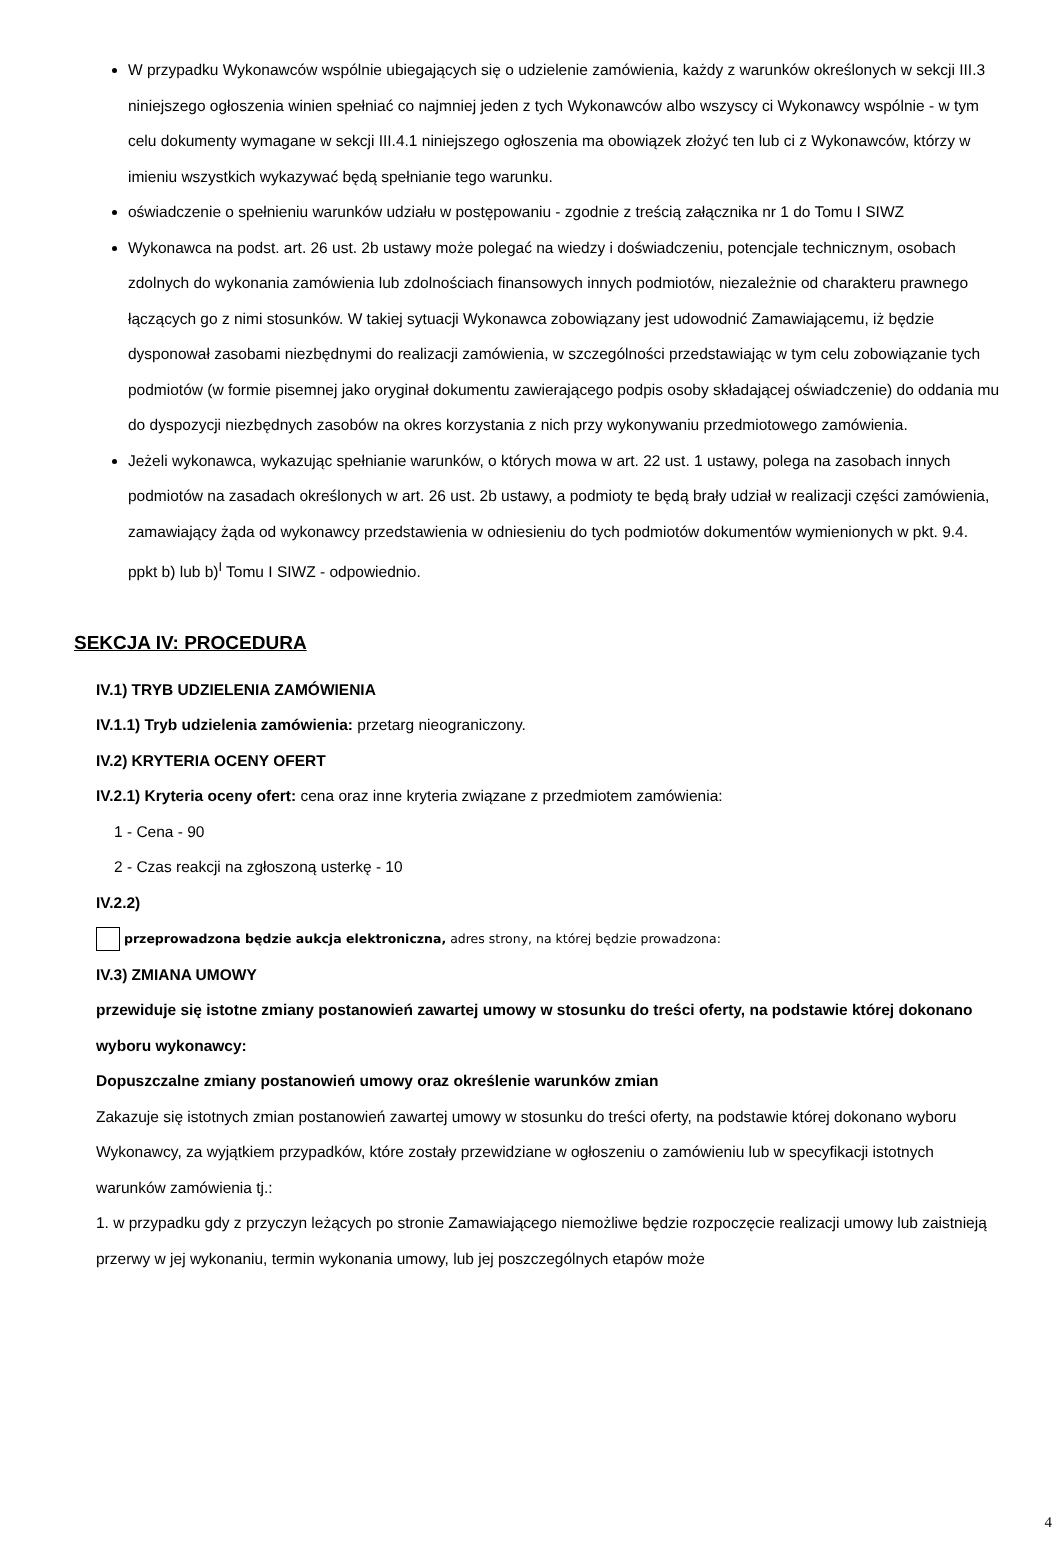W przypadku Wykonawców wspólnie ubiegających się o udzielenie zamówienia, każdy z warunków określonych w sekcji III.3 niniejszego ogłoszenia winien spełniać co najmniej jeden z tych Wykonawców albo wszyscy ci Wykonawcy wspólnie - w tym celu dokumenty wymagane w sekcji III.4.1 niniejszego ogłoszenia ma obowiązek złożyć ten lub ci z Wykonawców, którzy w imieniu wszystkich wykazywać będą spełnianie tego warunku.
oświadczenie o spełnieniu warunków udziału w postępowaniu - zgodnie z treścią załącznika nr 1 do Tomu I SIWZ
Wykonawca na podst. art. 26 ust. 2b ustawy może polegać na wiedzy i doświadczeniu, potencjale technicznym, osobach zdolnych do wykonania zamówienia lub zdolnościach finansowych innych podmiotów, niezależnie od charakteru prawnego łączących go z nimi stosunków. W takiej sytuacji Wykonawca zobowiązany jest udowodnić Zamawiającemu, iż będzie dysponował zasobami niezbędnymi do realizacji zamówienia, w szczególności przedstawiając w tym celu zobowiązanie tych podmiotów (w formie pisemnej jako oryginał dokumentu zawierającego podpis osoby składającej oświadczenie) do oddania mu do dyspozycji niezbędnych zasobów na okres korzystania z nich przy wykonywaniu przedmiotowego zamówienia.
Jeżeli wykonawca, wykazując spełnianie warunków, o których mowa w art. 22 ust. 1 ustawy, polega na zasobach innych podmiotów na zasadach określonych w art. 26 ust. 2b ustawy, a podmioty te będą brały udział w realizacji części zamówienia, zamawiający żąda od wykonawcy przedstawienia w odniesieniu do tych podmiotów dokumentów wymienionych w pkt. 9.4. ppkt b) lub b)<sup>I</sup> Tomu I SIWZ - odpowiednio.
SEKCJA IV: PROCEDURA
IV.1) TRYB UDZIELENIA ZAMÓWIENIA
IV.1.1) Tryb udzielenia zamówienia: przetarg nieograniczony.
IV.2) KRYTERIA OCENY OFERT
IV.2.1) Kryteria oceny ofert: cena oraz inne kryteria związane z przedmiotem zamówienia:
1 - Cena - 90
2 - Czas reakcji na zgłoszoną usterkę - 10
IV.2.2)
przeprowadzona będzie aukcja elektroniczna, adres strony, na której będzie prowadzona:
IV.3) ZMIANA UMOWY
przewiduje się istotne zmiany postanowień zawartej umowy w stosunku do treści oferty, na podstawie której dokonano wyboru wykonawcy:
Dopuszczalne zmiany postanowień umowy oraz określenie warunków zmian
Zakazuje się istotnych zmian postanowień zawartej umowy w stosunku do treści oferty, na podstawie której dokonano wyboru Wykonawcy, za wyjątkiem przypadków, które zostały przewidziane w ogłoszeniu o zamówieniu lub w specyfikacji istotnych warunków zamówienia tj.:
1. w przypadku gdy z przyczyn leżących po stronie Zamawiającego niemożliwe będzie rozpoczęcie realizacji umowy lub zaistnieją przerwy w jej wykonaniu, termin wykonania umowy, lub jej poszczególnych etapów może
4